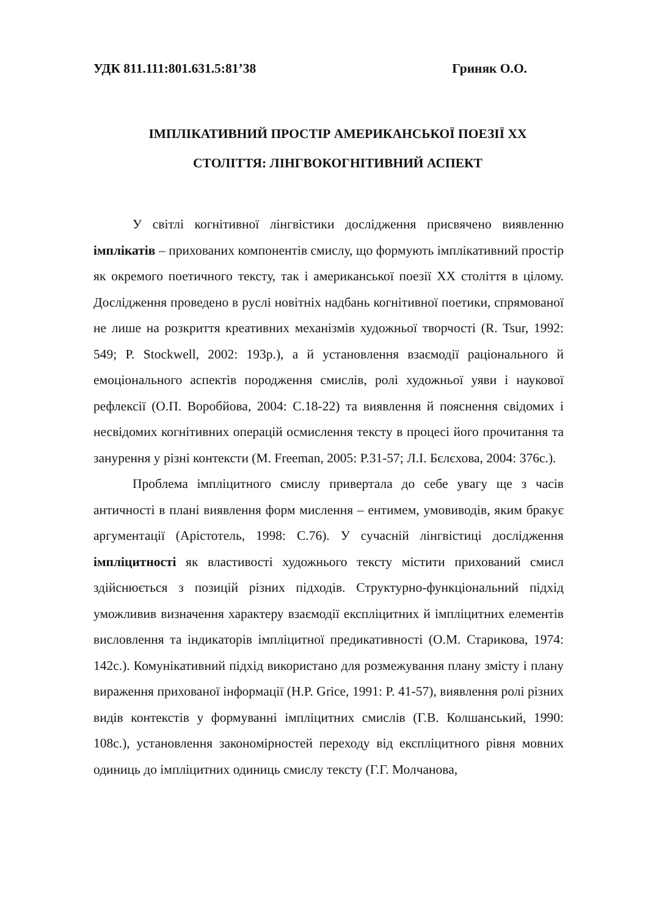УДК 811.111:801.631.5:81’38 Гриняк О.О.
ІМПЛІКАТИВНИЙ ПРОСТІР АМЕРИКАНСЬКОЇ ПОЕЗІЇ ХХ
СТОЛІТТЯ: ЛІНГВОКОГНІТИВНИЙ АСПЕКТ
У світлі когнітивної лінгвістики дослідження присвячено виявленню імплікатів – прихованих компонентів смислу, що формують імплікативний простір як окремого поетичного тексту, так і американської поезії ХХ століття в цілому. Дослідження проведено в руслі новітніх надбань когнітивної поетики, спрямованої не лише на розкриття креативних механізмів художньої творчості (R. Tsur, 1992: 549; P. Stockwell, 2002: 193р.), а й установлення взаємодії раціонального й емоціонального аспектів породження смислів, ролі художньої уяви і наукової рефлексії (О.П. Воробйова, 2004: С.18-22) та виявлення й пояснення свідомих і несвідомих когнітивних операцій осмислення тексту в процесі його прочитання та занурення у різні контексти (M. Freeman, 2005: P.31-57; Л.І. Бєлєхова, 2004: 376с.).
Проблема імпліцитного смислу привертала до себе увагу ще з часів античності в плані виявлення форм мислення – ентимем, умовиводів, яким бракує аргументації (Арістотель, 1998: С.76). У сучасній лінгвістиці дослідження імпліцитності як властивості художнього тексту містити прихований смисл здійснюється з позицій різних підходів. Структурно-функціональний підхід уможливив визначення характеру взаємодії експліцитних й імпліцитних елементів висловлення та індикаторів імпліцитної предикативності (О.М. Старикова, 1974: 142с.). Комунікативний підхід використано для розмежування плану змісту і плану вираження прихованої інформації (H.P. Grice, 1991: P. 41-57), виявлення ролі різних видів контекстів у формуванні імпліцитних смислів (Г.В. Колшанський, 1990: 108с.), установлення закономірностей переходу від експліцитного рівня мовних одиниць до імпліцитних одиниць смислу тексту (Г.Г. Молчанова,